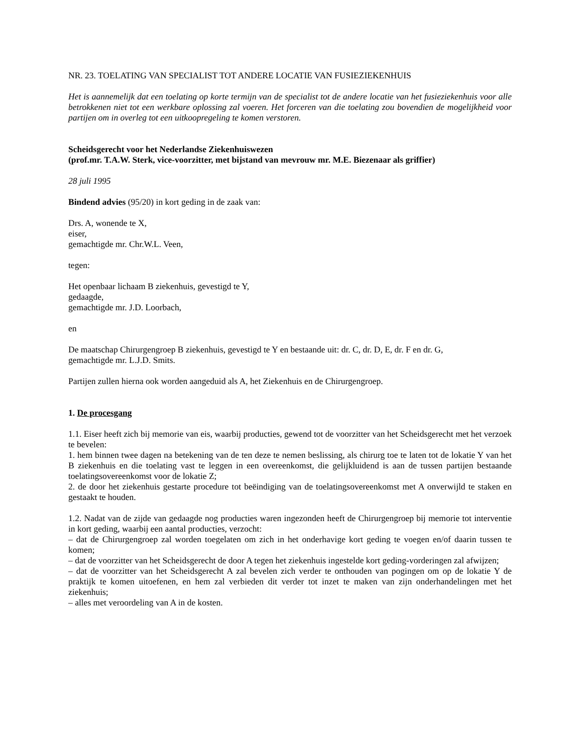NR. 23. TOELATING VAN SPECIALIST TOT ANDERE LOCATIE VAN FUSIEZIEKENHUIS
Het is aannemelijk dat een toelating op korte termijn van de specialist tot de andere locatie van het fusieziekenhuis voor alle betrokkenen niet tot een werkbare oplossing zal voeren. Het forceren van die toelating zou bovendien de mogelijkheid voor partijen om in overleg tot een uitkoopregeling te komen verstoren.
Scheidsgerecht voor het Nederlandse Ziekenhuiswezen
(prof.mr. T.A.W. Sterk, vice-voorzitter, met bijstand van mevrouw mr. M.E. Biezenaar als griffier)
28 juli 1995
Bindend advies (95/20) in kort geding in de zaak van:
Drs. A, wonende te X,
eiser,
gemachtigde mr. Chr.W.L. Veen,
tegen:
Het openbaar lichaam B ziekenhuis, gevestigd te Y,
gedaagde,
gemachtigde mr. J.D. Loorbach,
en
De maatschap Chirurgengroep B ziekenhuis, gevestigd te Y en bestaande uit: dr. C, dr. D, E, dr. F en dr. G,
gemachtigde mr. L.J.D. Smits.
Partijen zullen hierna ook worden aangeduid als A, het Ziekenhuis en de Chirurgengroep.
1. De procesgang
1.1. Eiser heeft zich bij memorie van eis, waarbij producties, gewend tot de voorzitter van het Scheidsgerecht met het verzoek te bevelen:
1. hem binnen twee dagen na betekening van de ten deze te nemen beslissing, als chirurg toe te laten tot de lokatie Y van het B ziekenhuis en die toelating vast te leggen in een overeenkomst, die gelijkluidend is aan de tussen partijen bestaande toelatingsovereenkomst voor de lokatie Z;
2. de door het ziekenhuis gestarte procedure tot beëindiging van de toelatingsovereenkomst met A onverwijld te staken en gestaakt te houden.
1.2. Nadat van de zijde van gedaagde nog producties waren ingezonden heeft de Chirurgengroep bij memorie tot interventie in kort geding, waarbij een aantal producties, verzocht:
– dat de Chirurgengroep zal worden toegelaten om zich in het onderhavige kort geding te voegen en/of daarin tussen te komen;
– dat de voorzitter van het Scheidsgerecht de door A tegen het ziekenhuis ingestelde kort geding-vorderingen zal afwijzen;
– dat de voorzitter van het Scheidsgerecht A zal bevelen zich verder te onthouden van pogingen om op de lokatie Y de praktijk te komen uitoefenen, en hem zal verbieden dit verder tot inzet te maken van zijn onderhandelingen met het ziekenhuis;
– alles met veroordeling van A in de kosten.